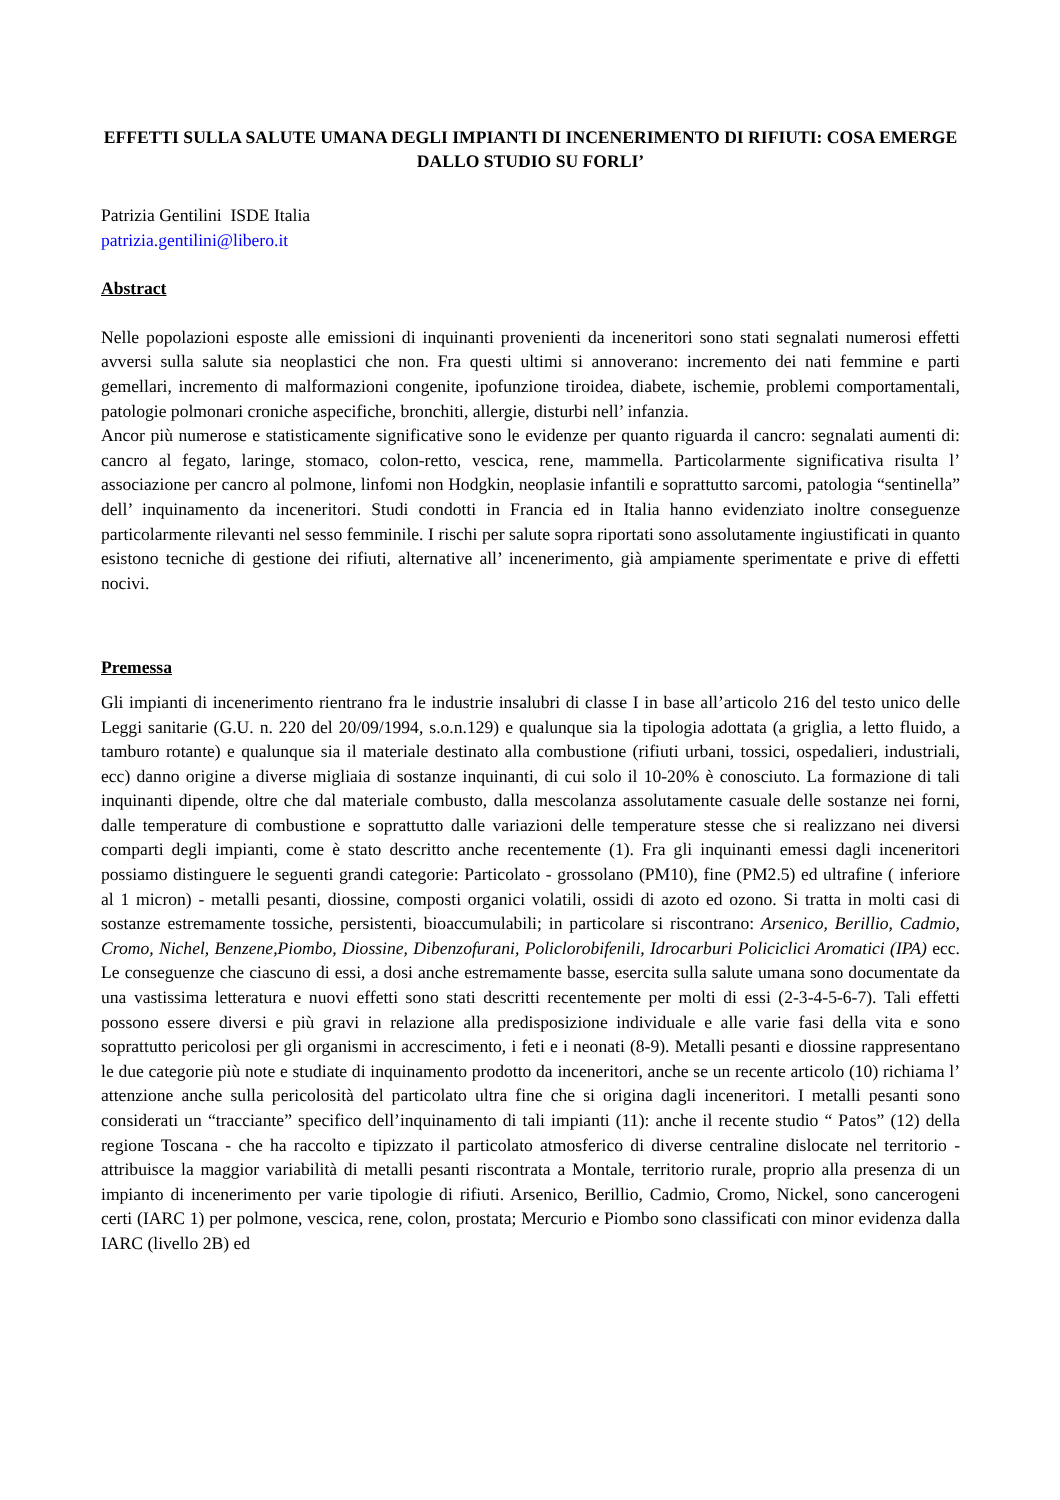EFFETTI SULLA SALUTE UMANA DEGLI IMPIANTI DI INCENERIMENTO DI RIFIUTI: COSA EMERGE DALLO STUDIO SU FORLI’
Patrizia Gentilini ISDE Italia
patrizia.gentilini@libero.it
Abstract
Nelle popolazioni esposte alle emissioni di inquinanti provenienti da inceneritori sono stati segnalati numerosi effetti avversi sulla salute sia neoplastici che non. Fra questi ultimi si annoverano: incremento dei nati femmine e parti gemellari, incremento di malformazioni congenite, ipofunzione tiroidea, diabete, ischemie, problemi comportamentali, patologie polmonari croniche aspecifiche, bronchiti, allergie, disturbi nell’ infanzia.
Ancor più numerose e statisticamente significative sono le evidenze per quanto riguarda il cancro: segnalati aumenti di: cancro al fegato, laringe, stomaco, colon-retto, vescica, rene, mammella. Particolarmente significativa risulta l’ associazione per cancro al polmone, linfomi non Hodgkin, neoplasie infantili e soprattutto sarcomi, patologia “sentinella” dell’ inquinamento da inceneritori. Studi condotti in Francia ed in Italia hanno evidenziato inoltre conseguenze particolarmente rilevanti nel sesso femminile. I rischi per salute sopra riportati sono assolutamente ingiustificati in quanto esistono tecniche di gestione dei rifiuti, alternative all’ incenerimento, già ampiamente sperimentate e prive di effetti nocivi.
Premessa
Gli impianti di incenerimento rientrano fra le industrie insalubri di classe I in base all’articolo 216 del testo unico delle Leggi sanitarie (G.U. n. 220 del 20/09/1994, s.o.n.129) e qualunque sia la tipologia adottata (a griglia, a letto fluido, a tamburo rotante) e qualunque sia il materiale destinato alla combustione (rifiuti urbani, tossici, ospedalieri, industriali, ecc) danno origine a diverse migliaia di sostanze inquinanti, di cui solo il 10-20% è conosciuto. La formazione di tali inquinanti dipende, oltre che dal materiale combusto, dalla mescolanza assolutamente casuale delle sostanze nei forni, dalle temperature di combustione e soprattutto dalle variazioni delle temperature stesse che si realizzano nei diversi comparti degli impianti, come è stato descritto anche recentemente (1). Fra gli inquinanti emessi dagli inceneritori possiamo distinguere le seguenti grandi categorie: Particolato - grossolano (PM10), fine (PM2.5) ed ultrafine ( inferiore al 1 micron) - metalli pesanti, diossine, composti organici volatili, ossidi di azoto ed ozono. Si tratta in molti casi di sostanze estremamente tossiche, persistenti, bioaccumulabili; in particolare si riscontrano: Arsenico, Berillio, Cadmio, Cromo, Nichel, Benzene,Piombo, Diossine, Dibenzofurani, Policlorobifenili, Idrocarburi Policiclici Aromatici (IPA) ecc. Le conseguenze che ciascuno di essi, a dosi anche estremamente basse, esercita sulla salute umana sono documentate da una vastissima letteratura e nuovi effetti sono stati descritti recentemente per molti di essi (2-3-4-5-6-7). Tali effetti possono essere diversi e più gravi in relazione alla predisposizione individuale e alle varie fasi della vita e sono soprattutto pericolosi per gli organismi in accrescimento, i feti e i neonati (8-9). Metalli pesanti e diossine rappresentano le due categorie più note e studiate di inquinamento prodotto da inceneritori, anche se un recente articolo (10) richiama l’ attenzione anche sulla pericolosità del particolato ultra fine che si origina dagli inceneritori. I metalli pesanti sono considerati un “tracciante” specifico dell’inquinamento di tali impianti (11): anche il recente studio “ Patos” (12) della regione Toscana - che ha raccolto e tipizzato il particolato atmosferico di diverse centraline dislocate nel territorio - attribuisce la maggior variabilità di metalli pesanti riscontrata a Montale, territorio rurale, proprio alla presenza di un impianto di incenerimento per varie tipologie di rifiuti. Arsenico, Berillio, Cadmio, Cromo, Nickel, sono cancerogeni certi (IARC 1) per polmone, vescica, rene, colon, prostata; Mercurio e Piombo sono classificati con minor evidenza dalla IARC (livello 2B) ed